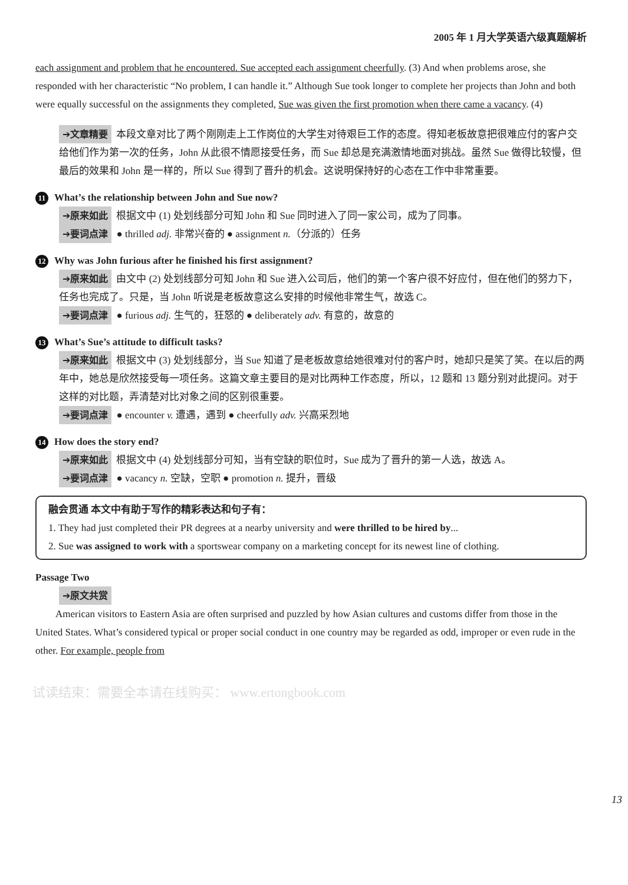2005 年 1 月大学英语六级真题解析
each assignment and problem that he encountered. Sue accepted each assignment cheerfully. (3) And when problems arose, she responded with her characteristic “No problem, I can handle it.” Although Sue took longer to complete her projects than John and both were equally successful on the assignments they completed, Sue was given the first promotion when there came a vacancy. (4)
➔文章精要 本段文章对比了两个刚刚走上工作岗位的大学生对待艰巨工作的态度。得知老板故意把很难应付的客户交给他们作为第一次的任务，John 从此很不情愿接受任务，而 Sue 却总是充满激情地面对挑战。虽然 Sue 做得比较慢，但最后的效果和 John 是一样的，所以 Sue 得到了晋升的机会。这说明保持好的心态在工作中非常重要。
11 What’s the relationship between John and Sue now?
➔原来如此 根据文中 (1) 处划线部分可知 John 和 Sue 同时进入了同一家公司，成为了同事。
➔要词点津 ● thrilled adj. 非常兴奋的 ● assignment n.（分派的）任务
12 Why was John furious after he finished his first assignment?
➔原来如此 由文中 (2) 处划线部分可知 John 和 Sue 进入公司后，他们的第一个客户很不好应付，但在他们的努力下，任务也完成了。只是，当 John 听说是老板故意这么安排的时候他非常生气，故选 C。
➔要词点津 ● furious adj. 生气的，狂怒的 ● deliberately adv. 有意的，故意的
13 What’s Sue’s attitude to difficult tasks?
➔原来如此 根据文中 (3) 处划线部分，当 Sue 知道了是老板故意给她很难对付的客户时，她却只是笑了笑。在以后的两年中，她总是欣然接受每一项任务。这篇文章主要目的是对比两种工作态度，所以，12 题和 13 题分别对此提问。对于这样的对比题，弄清楚对比对象之间的区别很重要。
➔要词点津 ● encounter v. 遭遇，遇到 ● cheerfully adv. 兴高采烈地
14 How does the story end?
➔原来如此 根据文中 (4) 处划线部分可知，当有空缺的职位时，Sue 成为了晋升的第一人选，故选 A。
➔要词点津 ● vacancy n. 空缺，空职 ● promotion n. 提升，晋级
融会贯通 本文中有助于写作的精彩表达和句子有：
1. They had just completed their PR degrees at a nearby university and were thrilled to be hired by...
2. Sue was assigned to work with a sportswear company on a marketing concept for its newest line of clothing.
Passage Two
➔原文共赏
American visitors to Eastern Asia are often surprised and puzzled by how Asian cultures and customs differ from those in the United States. What’s considered typical or proper social conduct in one country may be regarded as odd, improper or even rude in the other. For example, people from
13
试读结束：需要全本请在线购买： www.ertongbook.com